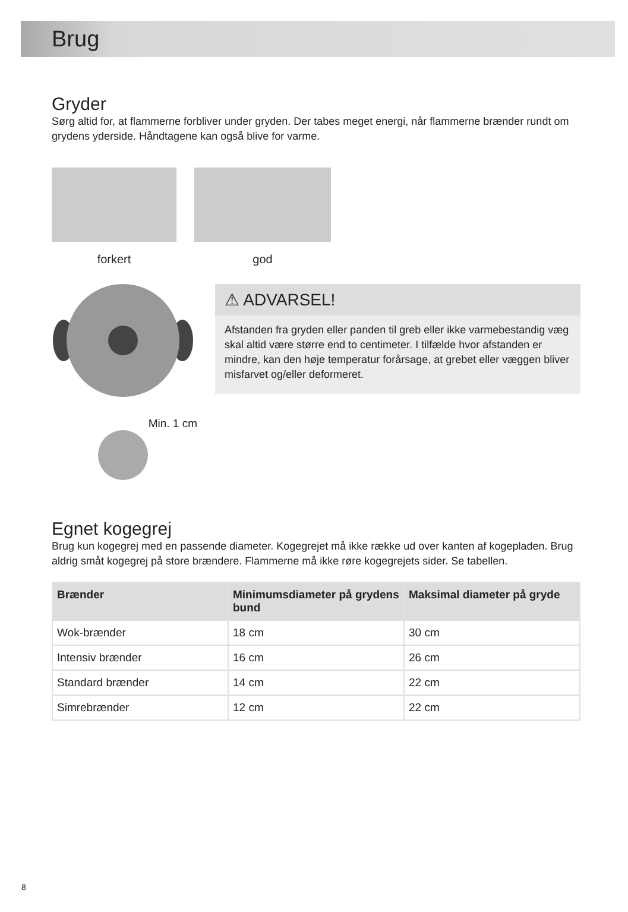Brug
Gryder
Sørg altid for, at flammerne forbliver under gryden. Der tabes meget energi, når flammerne brænder rundt om grydens yderside. Håndtagene kan også blive for varme.
forkert god
Min. 1 cm
⚠ ADVARSEL!
Afstanden fra gryden eller panden til greb eller ikke varmebestandig væg skal altid være større end to centimeter. I tilfælde hvor afstanden er mindre, kan den høje temperatur forårsage, at grebet eller væggen bliver misfarvet og/eller deformeret.
Egnet kogegrej
Brug kun kogegrej med en passende diameter. Kogegrejet må ikke række ud over kanten af kogepladen. Brug aldrig småt kogegrej på store brændere. Flammerne må ikke røre kogegrejets sider. Se tabellen.
| Brænder | Minimumsdiameter på grydens bund | Maksimal diameter på gryde |
| --- | --- | --- |
| Wok-brænder | 18 cm | 30 cm |
| Intensiv brænder | 16 cm | 26 cm |
| Standard brænder | 14 cm | 22 cm |
| Simrebrænder | 12 cm | 22 cm |
8